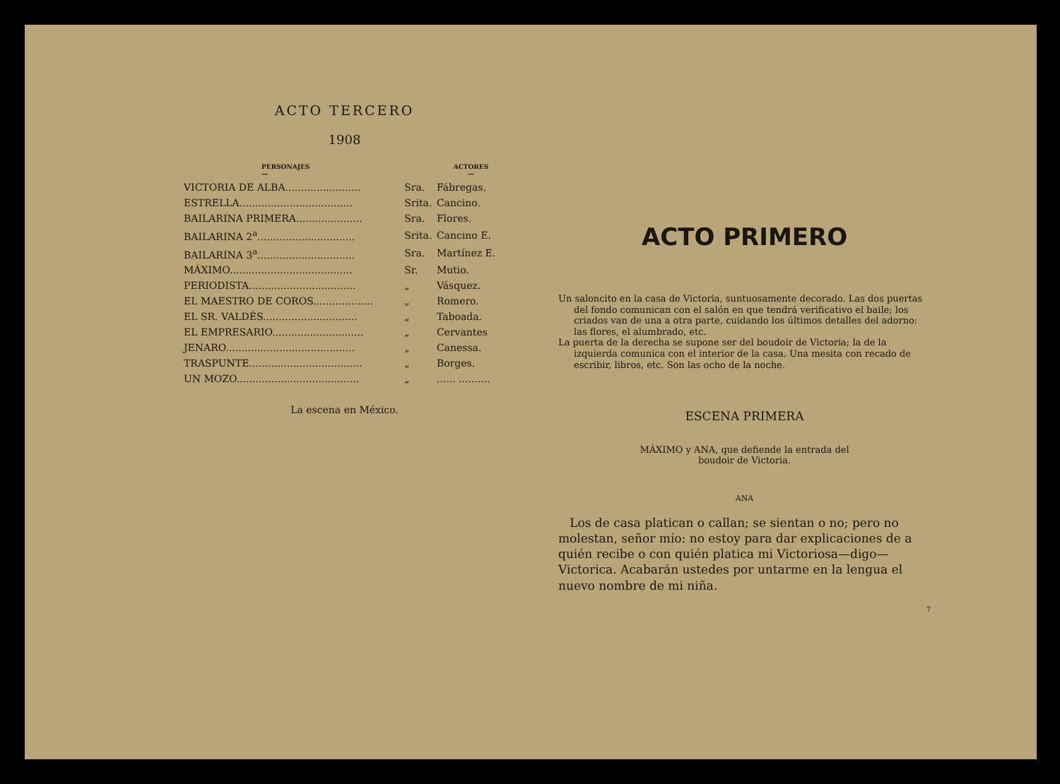ACTO TERCERO
1908
| PERSONAJES — | | ACTORES — |
| --- | --- | --- |
| VICTORIA DE ALBA........................ | Sra. | Fábregas. |
| ESTRELLA.................................... | Srita. | Cancino. |
| BAILARINA PRIMERA..................... | Sra. | Flores. |
| BAILARINA 2<sup>a</sup>............................... | Srita. | Cancino E. |
| BAILARINA 3<sup>a</sup>............................... | Sra. | Martínez E. |
| MÁXIMO....................................... | Sr. | Mutio. |
| PERIODISTA.................................. | „ | Vásquez. |
| EL MAESTRO DE COROS................... | „ | Romero. |
| EL SR. VALDÉS.............................. | „ | Taboada. |
| EL EMPRESARIO............................. | „ | Cervantes |
| JENARO......................................... | „ | Canessa. |
| TRASPUNTE.................................... | „ | Borges. |
| UN MOZO....................................... | „ | ...... .......... |
La escena en México.
ACTO PRIMERO
Un saloncito en la casa de Victoria, suntuosamente decorado. Las dos puertas del fondo comunican con el salón en que tendrá verificativo el baile; los criados van de una a otra parte, cuidando los últimos detalles del adorno: las flores, el alumbrado, etc.
La puerta de la derecha se supone ser del boudoir de Victoria; la de la izquierda comunica con el interior de la casa. Una mesita con recado de escribir, libros, etc. Son las ocho de la noche.
ESCENA PRIMERA
MÁXIMO y ANA, que defiende la entrada del
boudoir de Victoria.
ANA
Los de casa platican o callan; se sientan o no; pero no molestan, señor mío: no estoy para dar explicaciones de a quién recibe o con quién platica mi Victoriosa—digo—Victorica. Acabarán ustedes por untarme en la lengua el nuevo nombre de mi niña.
7